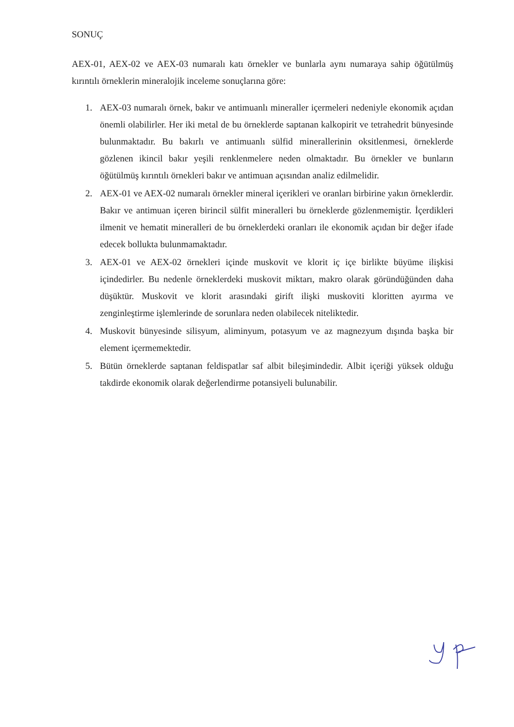SONUÇ
AEX-01, AEX-02 ve AEX-03 numaralı katı örnekler ve bunlarla aynı numaraya sahip öğütülmüş kırıntılı örneklerin mineralojik inceleme sonuçlarına göre:
1. AEX-03 numaralı örnek, bakır ve antimuanlı mineraller içermeleri nedeniyle ekonomik açıdan önemli olabilirler. Her iki metal de bu örneklerde saptanan kalkopirit ve tetrahedrit bünyesinde bulunmaktadır. Bu bakırlı ve antimuanlı sülfid minerallerinin oksitlenmesi, örneklerde gözlenen ikincil bakır yeşili renklenmelere neden olmaktadır. Bu örnekler ve bunların öğütülmüş kırıntılı örnekleri bakır ve antimuan açısından analiz edilmelidir.
2. AEX-01 ve AEX-02 numaralı örnekler mineral içerikleri ve oranları birbirine yakın örneklerdir. Bakır ve antimuan içeren birincil sülfit mineralleri bu örneklerde gözlenmemiştir. İçerdikleri ilmenit ve hematit mineralleri de bu örneklerdeki oranları ile ekonomik açıdan bir değer ifade edecek bollukta bulunmamaktadır.
3. AEX-01 ve AEX-02 örnekleri içinde muskovit ve klorit iç içe birlikte büyüme ilişkisi içindedirler. Bu nedenle örneklerdeki muskovit miktarı, makro olarak göründüğünden daha düşüktür. Muskovit ve klorit arasındaki girift ilişki muskoviti kloritten ayırma ve zenginleştirme işlemlerinde de sorunlara neden olabilecek niteliktedir.
4. Muskovit bünyesinde silisyum, aliminyum, potasyum ve az magnezyum dışında başka bir element içermemektedir.
5. Bütün örneklerde saptanan feldispatlar saf albit bileşimindedir. Albit içeriği yüksek olduğu takdirde ekonomik olarak değerlendirme potansiyeli bulunabilir.